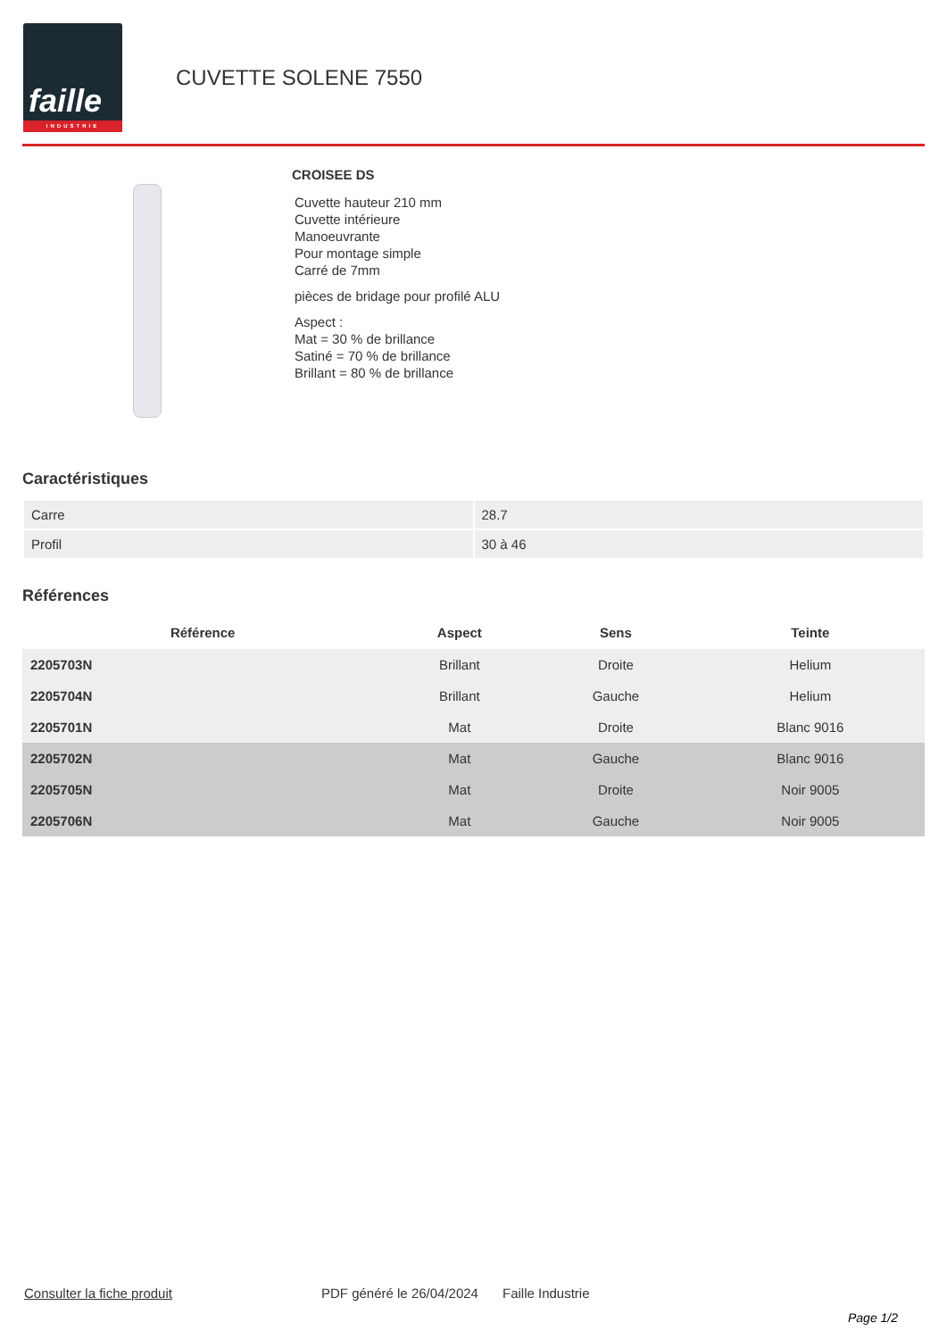faille
INDUSTRIE
CUVETTE SOLENE 7550
CROISEE DS
Cuvette hauteur 210 mm
Cuvette intérieure
Manoeuvrante
Pour montage simple
Carré de 7mm
pièces de bridage pour profilé ALU
Aspect :
Mat = 30 % de brillance
Satiné = 70 % de brillance
Brillant = 80 % de brillance
Caractéristiques
| Carre | 28.7 |
| Profil | 30 à 46 |
Références
| Référence | Aspect | Sens | Teinte |
| --- | --- | --- | --- |
| 2205703N | Brillant | Droite | Helium |
| 2205704N | Brillant | Gauche | Helium |
| 2205701N | Mat | Droite | Blanc 9016 |
| 2205702N | Mat | Gauche | Blanc 9016 |
| 2205705N | Mat | Droite | Noir 9005 |
| 2205706N | Mat | Gauche | Noir 9005 |
Consulter la fiche produit PDF généré le 26/04/2024 Faille Industrie
Page 1/2